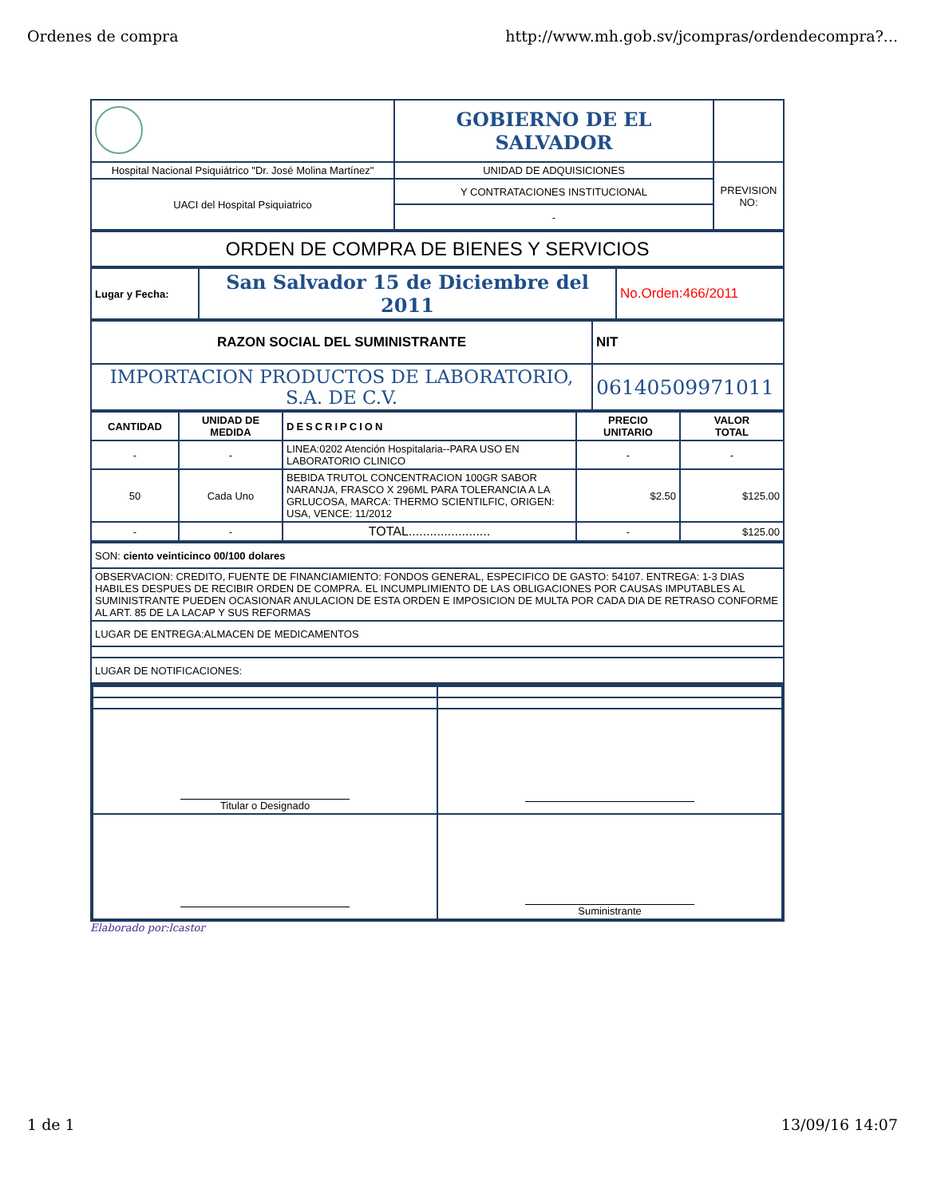Ordenes de compra http://www.mh.gob.sv/jcompras/ordendecompra?...
| | GOBIERNO DE EL SALVADOR | |
| Hospital Nacional Psiquiátrico "Dr. José Molina Martínez" | UNIDAD DE ADQUISICIONES | PREVISION NO: |
| UACI del Hospital Psiquiatrico | Y CONTRATACIONES INSTITUCIONAL | |
| | - | |
| ORDEN DE COMPRA DE BIENES Y SERVICIOS |
| Lugar y Fecha: | San Salvador 15 de Diciembre del 2011 | No.Orden:466/2011 |
| RAZON SOCIAL DEL SUMINISTRANTE | NIT |
| --- | --- |
| IMPORTACION PRODUCTOS DE LABORATORIO, S.A. DE C.V. | 06140509971011 |
| CANTIDAD | UNIDAD DE MEDIDA | DESCRIPCION | PRECIO UNITARIO | VALOR TOTAL |
| --- | --- | --- | --- | --- |
| - | - | LINEA:0202 Atención Hospitalaria--PARA USO EN LABORATORIO CLINICO | - | - |
| 50 | Cada Uno | BEBIDA TRUTOL CONCENTRACION 100GR SABOR NARANJA, FRASCO X 296ML PARA TOLERANCIA A LA GRLUCOSA, MARCA: THERMO SCIENTILFIC, ORIGEN: USA, VENCE: 11/2012 | $2.50 | $125.00 |
| - | - | TOTAL....................... | - | $125.00 |
| SON: ciento veinticinco 00/100 dolares |
| OBSERVACION: CREDITO, FUENTE DE FINANCIAMIENTO: FONDOS GENERAL, ESPECIFICO DE GASTO: 54107. ENTREGA: 1-3 DIAS HABILES DESPUES DE RECIBIR ORDEN DE COMPRA. EL INCUMPLIMIENTO DE LAS OBLIGACIONES POR CAUSAS IMPUTABLES AL SUMINISTRANTE PUEDEN OCASIONAR ANULACION DE ESTA ORDEN E IMPOSICION DE MULTA POR CADA DIA DE RETRASO CONFORME AL ART. 85 DE LA LACAP Y SUS REFORMAS |
| LUGAR DE ENTREGA:ALMACEN DE MEDICAMENTOS |
| LUGAR DE NOTIFICACIONES: |
| Titular o Designado | |
| | Suministrante |
Elaborado por:lcastor
1 de 1 13/09/16 14:07